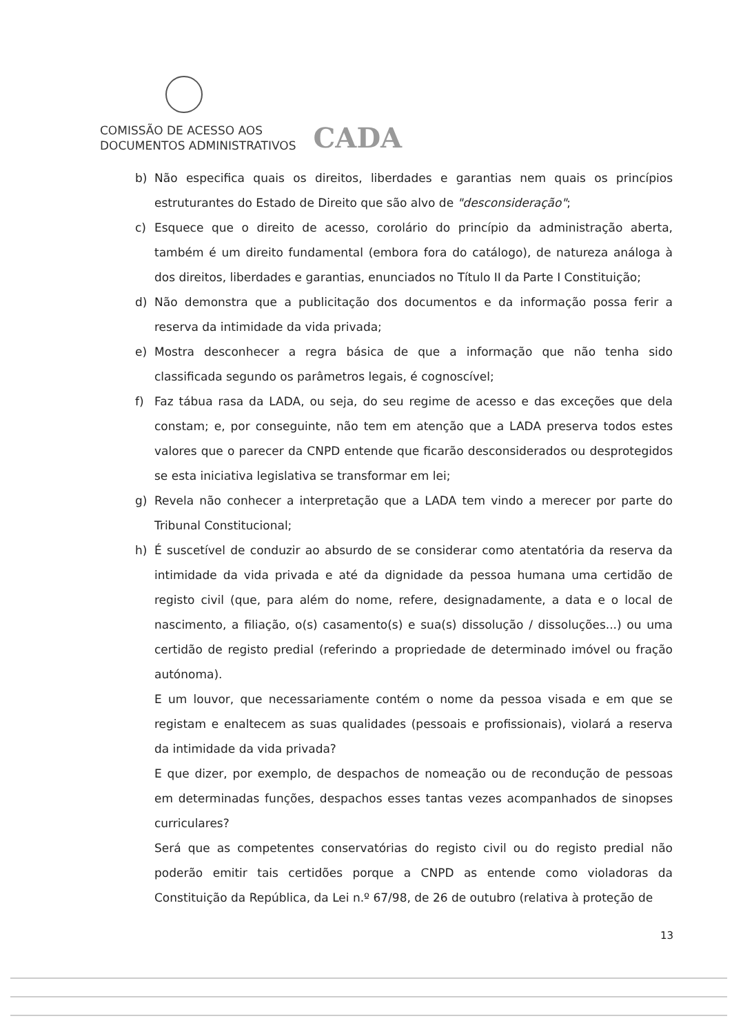COMISSÃO DE ACESSO AOS
DOCUMENTOS ADMINISTRATIVOS
CADA
b) Não especifica quais os direitos, liberdades e garantias nem quais os princípios estruturantes do Estado de Direito que são alvo de "desconsideração";
c) Esquece que o direito de acesso, corolário do princípio da administração aberta, também é um direito fundamental (embora fora do catálogo), de natureza análoga à dos direitos, liberdades e garantias, enunciados no Título II da Parte I Constituição;
d) Não demonstra que a publicitação dos documentos e da informação possa ferir a reserva da intimidade da vida privada;
e) Mostra desconhecer a regra básica de que a informação que não tenha sido classificada segundo os parâmetros legais, é cognoscível;
f) Faz tábua rasa da LADA, ou seja, do seu regime de acesso e das exceções que dela constam; e, por conseguinte, não tem em atenção que a LADA preserva todos estes valores que o parecer da CNPD entende que ficarão desconsiderados ou desprotegidos se esta iniciativa legislativa se transformar em lei;
g) Revela não conhecer a interpretação que a LADA tem vindo a merecer por parte do Tribunal Constitucional;
h) É suscetível de conduzir ao absurdo de se considerar como atentatória da reserva da intimidade da vida privada e até da dignidade da pessoa humana uma certidão de registo civil (que, para além do nome, refere, designadamente, a data e o local de nascimento, a filiação, o(s) casamento(s) e sua(s) dissolução / dissoluções...) ou uma certidão de registo predial (referindo a propriedade de determinado imóvel ou fração autónoma).
E um louvor, que necessariamente contém o nome da pessoa visada e em que se registam e enaltecem as suas qualidades (pessoais e profissionais), violará a reserva da intimidade da vida privada?
E que dizer, por exemplo, de despachos de nomeação ou de recondução de pessoas em determinadas funções, despachos esses tantas vezes acompanhados de sinopses curriculares?
Será que as competentes conservatórias do registo civil ou do registo predial não poderão emitir tais certidões porque a CNPD as entende como violadoras da Constituição da República, da Lei n.º 67/98, de 26 de outubro (relativa à proteção de
13